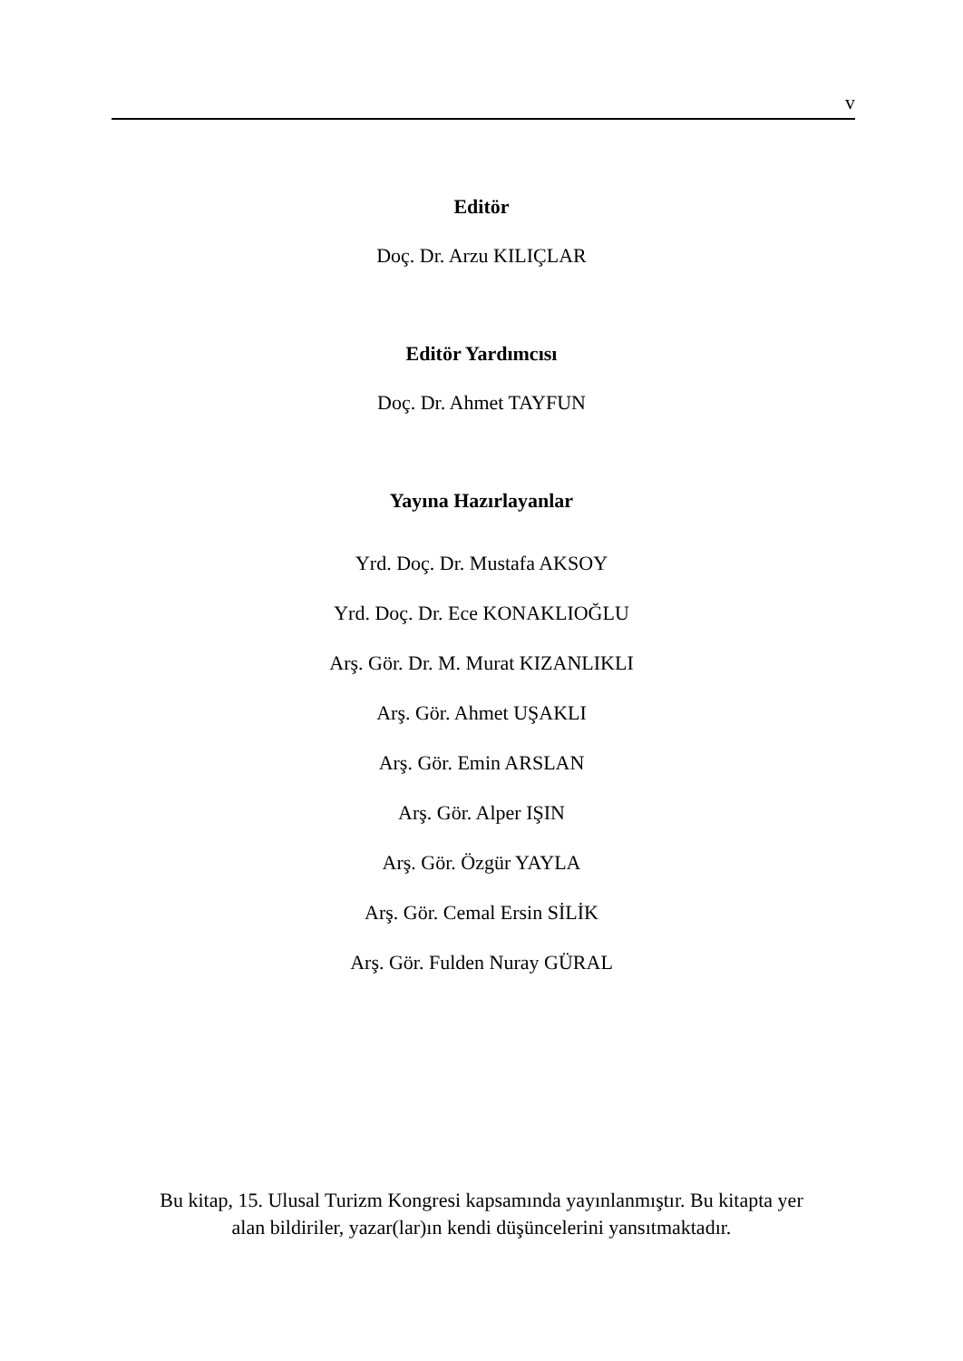v
Editör
Doç. Dr. Arzu KILIÇLAR
Editör Yardımcısı
Doç. Dr. Ahmet TAYFUN
Yayına Hazırlayanlar
Yrd. Doç. Dr. Mustafa AKSOY
Yrd. Doç. Dr. Ece KONAKLIOĞLU
Arş. Gör. Dr. M. Murat KIZANLIKLI
Arş. Gör. Ahmet UŞAKLI
Arş. Gör. Emin ARSLAN
Arş. Gör. Alper IŞIN
Arş. Gör. Özgür YAYLA
Arş. Gör. Cemal Ersin SİLİK
Arş. Gör. Fulden Nuray GÜRAL
Bu kitap, 15. Ulusal Turizm Kongresi kapsamında yayınlanmıştır. Bu kitapta yer
alan bildiriler, yazar(lar)ın kendi düşüncelerini yansıtmaktadır.